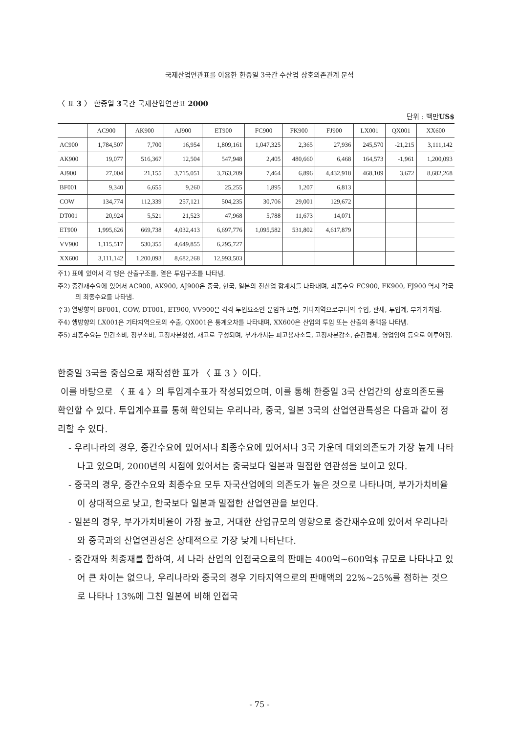국제산업연관표를 이용한 한중일 3국간 수산업 상호의존관계 분석
〈 표 3 〉 한중일 3국간 국제산업연관표 2000
단위 : 백만US$
| | AC900 | AK900 | AJ900 | ET900 | FC900 | FK900 | FJ900 | LX001 | QX001 | XX600 |
| --- | --- | --- | --- | --- | --- | --- | --- | --- | --- | --- |
| AC900 | 1,784,507 | 7,700 | 16,954 | 1,809,161 | 1,047,325 | 2,365 | 27,936 | 245,570 | -21,215 | 3,111,142 |
| AK900 | 19,077 | 516,367 | 12,504 | 547,948 | 2,405 | 480,660 | 6,468 | 164,573 | -1,961 | 1,200,093 |
| AJ900 | 27,004 | 21,155 | 3,715,051 | 3,763,209 | 7,464 | 6,896 | 4,432,918 | 468,109 | 3,672 | 8,682,268 |
| BF001 | 9,340 | 6,655 | 9,260 | 25,255 | 1,895 | 1,207 | 6,813 | | | |
| COW | 134,774 | 112,339 | 257,121 | 504,235 | 30,706 | 29,001 | 129,672 | | | |
| DT001 | 20,924 | 5,521 | 21,523 | 47,968 | 5,788 | 11,673 | 14,071 | | | |
| ET900 | 1,995,626 | 669,738 | 4,032,413 | 6,697,776 | 1,095,582 | 531,802 | 4,617,879 | | | |
| VV900 | 1,115,517 | 530,355 | 4,649,855 | 6,295,727 | | | | | | |
| XX600 | 3,111,142 | 1,200,093 | 8,682,268 | 12,993,503 | | | | | | |
주1) 표에 있어서 각 행은 산출구조를, 열은 투입구조를 나타냄.
주2) 중간재수요에 있어서 AC900, AK900, AJ900은 중국, 한국, 일본의 전산업 합계치를 나타내며, 최종수요 FC900, FK900, FJ900 역시 각국의 최종수요를 나타냄.
주3) 열방향의 BF001, COW, DT001, ET900, VV900은 각각 투입요소인 운임과 보험, 기타지역으로부터의 수입, 관세, 투입계, 부가가치임.
주4) 행방향의 LX001은 기타지역으로의 수출, QX001은 통계오차를 나타내며, XX600은 산업의 투입 또는 산출의 총액을 나타냄.
주5) 최종수요는 민간소비, 정부소비, 고정자본형성, 재고로 구성되며, 부가가치는 피고용자소득, 고정자본감소, 순간접세, 영업잉여 등으로 이루어짐.
한중일 3국을 중심으로 재작성한 표가 〈 표 3 〉이다.
이를 바탕으로 〈 표 4 〉의 투입계수표가 작성되었으며, 이를 통해 한중일 3국 산업간의 상호의존도를 확인할 수 있다. 투입계수표를 통해 확인되는 우리나라, 중국, 일본 3국의 산업연관특성은 다음과 같이 정리할 수 있다.
- 우리나라의 경우, 중간수요에 있어서나 최종수요에 있어서나 3국 가운데 대외의존도가 가장 높게 나타나고 있으며, 2000년의 시점에 있어서는 중국보다 일본과 밀접한 연관성을 보이고 있다.
- 중국의 경우, 중간수요와 최종수요 모두 자국산업에의 의존도가 높은 것으로 나타나며, 부가가치비율이 상대적으로 낮고, 한국보다 일본과 밀접한 산업연관을 보인다.
- 일본의 경우, 부가가치비율이 가장 높고, 거대한 산업규모의 영향으로 중간재수요에 있어서 우리나라와 중국과의 산업연관성은 상대적으로 가장 낮게 나타난다.
- 중간재와 최종재를 합하여, 세 나라 산업의 인접국으로의 판매는 400억~600억$ 규모로 나타나고 있어 큰 차이는 없으나, 우리나라와 중국의 경우 기타지역으로의 판매액의 22%~25%를 점하는 것으로 나타나 13%에 그친 일본에 비해 인접국
- 75 -